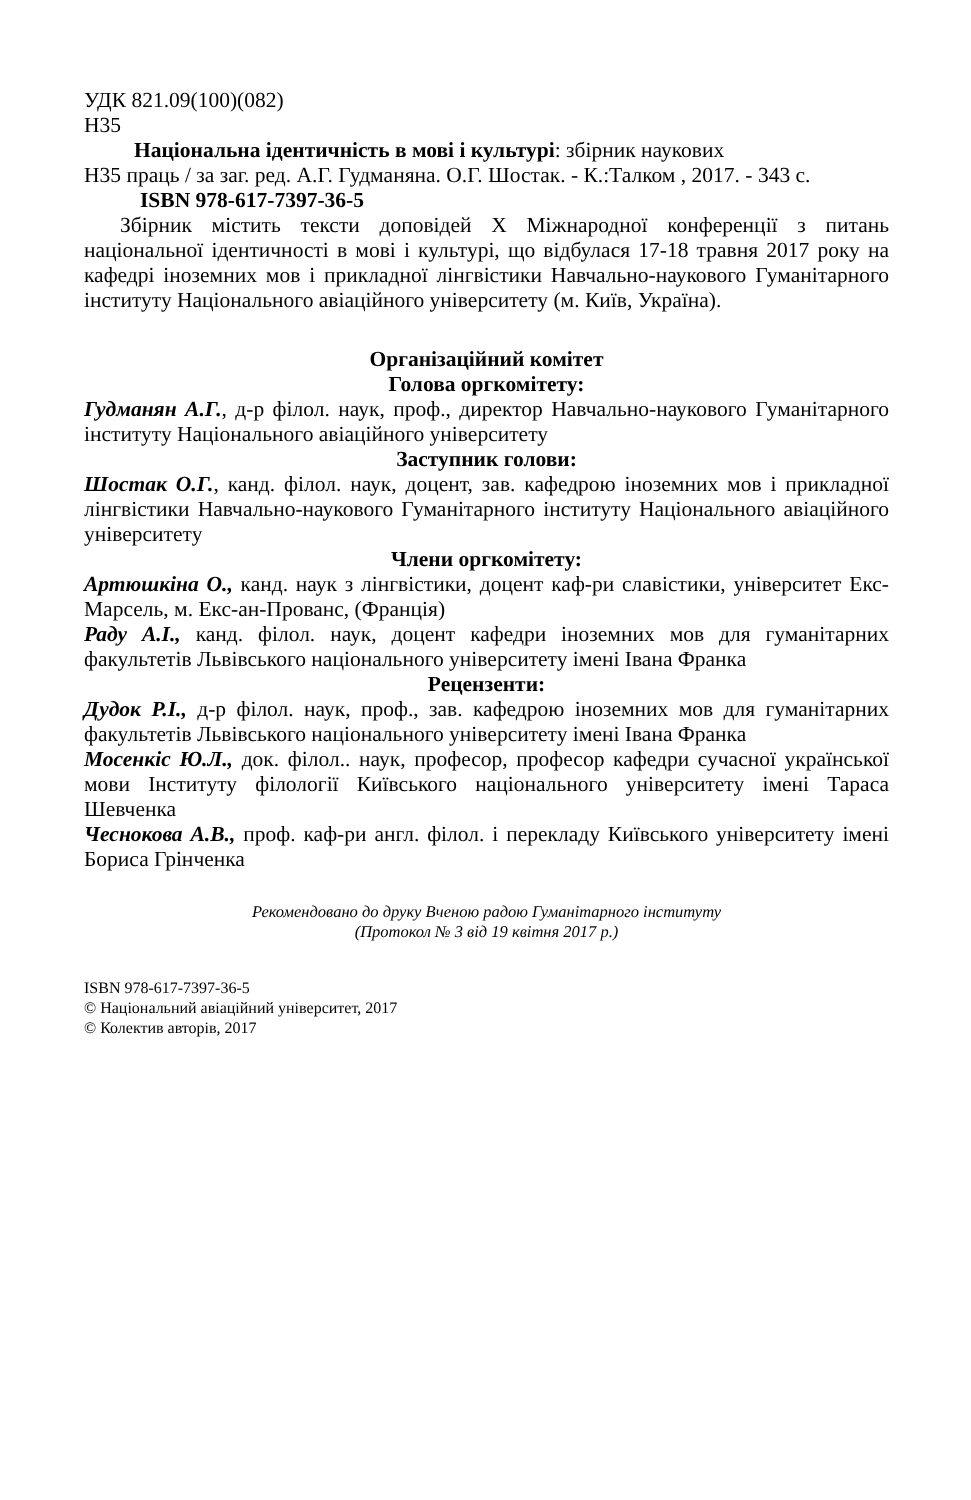УДК 821.09(100)(082)
Н35
Національна ідентичність в мові і культурі: збірник наукових
Н35 праць / за заг. ред. А.Г. Гудманяна. О.Г. Шостак. - К.:Талком , 2017. - 343 с.
ISBN 978-617-7397-36-5
Збірник містить тексти доповідей X Міжнародної конференції з питань національної ідентичності в мові і культурі, що відбулася 17-18 травня 2017 року на кафедрі іноземних мов і прикладної лінгвістики Навчально-наукового Гуманітарного інституту Національного авіаційного університету (м. Київ, Україна).
Організаційний комітет
Голова оргкомітету:
Гудманян А.Г., д-р філол. наук, проф., директор Навчально-наукового Гуманітарного інституту Національного авіаційного університету
Заступник голови:
Шостак О.Г., канд. філол. наук, доцент, зав. кафедрою іноземних мов і прикладної лінгвістики Навчально-наукового Гуманітарного інституту Національного авіаційного університету
Члени оргкомітету:
Артюшкіна О., канд. наук з лінгвістики, доцент каф-ри славістики, університет Екс-Марсель, м. Екс-ан-Прованс, (Франція)
Раду А.І., канд. філол. наук, доцент кафедри іноземних мов для гуманітарних факультетів Львівського національного університету імені Івана Франка
Рецензенти:
Дудок Р.І., д-р філол. наук, проф., зав. кафедрою іноземних мов для гуманітарних факультетів Львівського національного університету імені Івана Франка
Мосенкіс Ю.Л., док. філол.. наук, професор, професор кафедри сучасної української мови Інституту філології Київського національного університету імені Тараса Шевченка
Чеснокова А.В., проф. каф-ри англ. філол. і перекладу Київського університету імені Бориса Грінченка
Рекомендовано до друку Вченою радою Гуманітарного інституту
(Протокол № 3 від 19 квітня 2017 р.)
ISBN 978-617-7397-36-5
© Національний авіаційний університет, 2017
© Колектив авторів, 2017